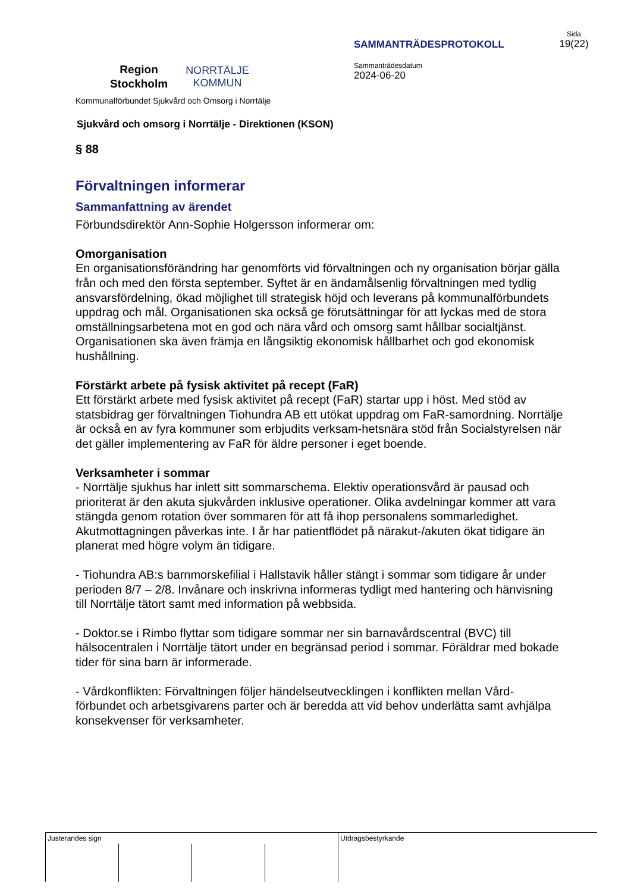Region
Stockholm
NORRTÄLJE
KOMMUN
SAMMANTRÄDESPROTOKOLL
Sammanträdesdatum
2024-06-20
Sida
19(22)
Kommunalförbundet Sjukvård och Omsorg i Norrtälje
Sjukvård och omsorg i Norrtälje - Direktionen (KSON)
§ 88
Förvaltningen informerar
Sammanfattning av ärendet
Förbundsdirektör Ann-Sophie Holgersson informerar om:
Omorganisation
En organisationsförändring har genomförts vid förvaltningen och ny organisation börjar gälla från och med den första september. Syftet är en ändamålsenlig förvaltningen med tydlig ansvarsfördelning, ökad möjlighet till strategisk höjd och leverans på kommunalförbundets uppdrag och mål. Organisationen ska också ge förutsättningar för att lyckas med de stora omställningsarbetena mot en god och nära vård och omsorg samt hållbar socialtjänst. Organisationen ska även främja en långsiktig ekonomisk hållbarhet och god ekonomisk hushållning.
Förstärkt arbete på fysisk aktivitet på recept (FaR)
Ett förstärkt arbete med fysisk aktivitet på recept (FaR) startar upp i höst. Med stöd av statsbidrag ger förvaltningen Tiohundra AB ett utökat uppdrag om FaR-samordning. Norrtälje är också en av fyra kommuner som erbjudits verksam-hetsnära stöd från Socialstyrelsen när det gäller implementering av FaR för äldre personer i eget boende.
Verksamheter i sommar
- Norrtälje sjukhus har inlett sitt sommarschema. Elektiv operationsvård är pausad och prioriterat är den akuta sjukvården inklusive operationer. Olika avdelningar kommer att vara stängda genom rotation över sommaren för att få ihop personalens sommarledighet. Akutmottagningen påverkas inte. I år har patientflödet på närakut-/akuten ökat tidigare än planerat med högre volym än tidigare.
- Tiohundra AB:s barnmorskefilial i Hallstavik håller stängt i sommar som tidigare år under perioden 8/7 – 2/8. Invånare och inskrivna informeras tydligt med hantering och hänvisning till Norrtälje tätort samt med information på webbsida.
- Doktor.se i Rimbo flyttar som tidigare sommar ner sin barnavårdscentral (BVC) till hälsocentralen i Norrtälje tätort under en begränsad period i sommar. Föräldrar med bokade tider för sina barn är informerade.
- Vårdkonflikten: Förvaltningen följer händelseutvecklingen i konflikten mellan Vård-förbundet och arbetsgivarens parter och är beredda att vid behov underlätta samt avhjälpa konsekvenser för verksamheter.
| Justerandes sign | | | | Utdragsbestyrkande |